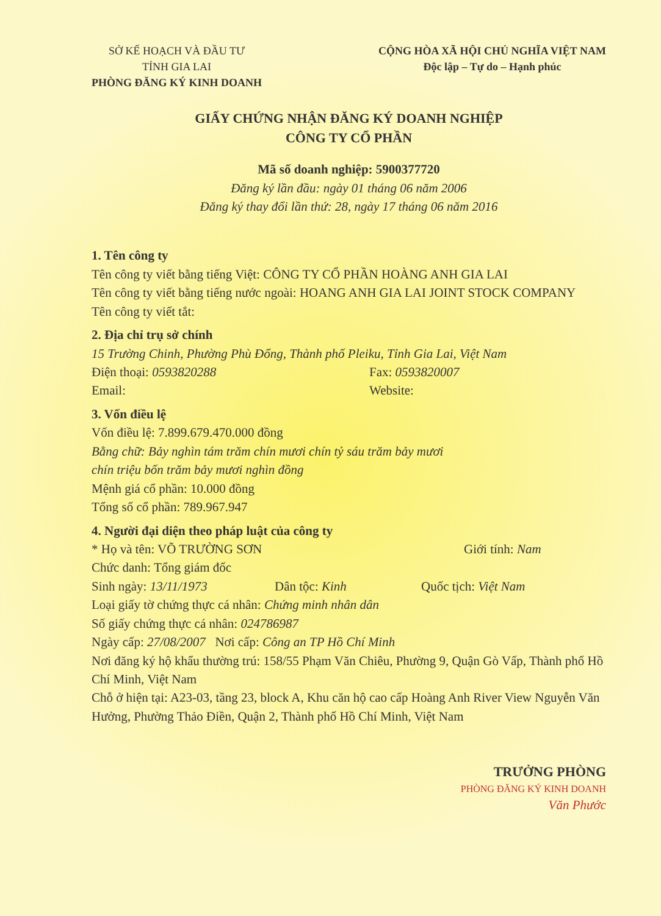SỞ KẾ HOẠCH VÀ ĐẦU TƯ
TỈNH GIA LAI
PHÒNG ĐĂNG KÝ KINH DOANH
CỘNG HÒA XÃ HỘI CHỦ NGHĨA VIỆT NAM
Độc lập – Tự do – Hạnh phúc
GIẤY CHỨNG NHẬN ĐĂNG KÝ DOANH NGHIỆP
CÔNG TY CỔ PHẦN
Mã số doanh nghiệp: 5900377720
Đăng ký lần đầu: ngày 01 tháng 06 năm 2006
Đăng ký thay đổi lần thứ: 28, ngày 17 tháng 06 năm 2016
1. Tên công ty
Tên công ty viết bằng tiếng Việt: CÔNG TY CỔ PHẦN HOÀNG ANH GIA LAI
Tên công ty viết bằng tiếng nước ngoài: HOANG ANH GIA LAI JOINT STOCK COMPANY
Tên công ty viết tắt:
2. Địa chỉ trụ sở chính
15 Trường Chinh, Phường Phù Đổng, Thành phố Pleiku, Tỉnh Gia Lai, Việt Nam
Điện thoại: 0593820288 Fax: 0593820007
Email: Website:
3. Vốn điều lệ
Vốn điều lệ: 7.899.679.470.000 đồng
Bằng chữ: Bảy nghìn tám trăm chín mươi chín tỷ sáu trăm bảy mươi
chín triệu bốn trăm bảy mươi nghìn đồng
Mệnh giá cổ phần: 10.000 đồng
Tổng số cổ phần: 789.967.947
4. Người đại diện theo pháp luật của công ty
* Họ và tên: VÕ TRƯỜNG SƠN Giới tính: Nam
Chức danh: Tổng giám đốc
Sinh ngày: 13/11/1973 Dân tộc: Kinh Quốc tịch: Việt Nam
Loại giấy tờ chứng thực cá nhân: Chứng minh nhân dân
Số giấy chứng thực cá nhân: 024786987
Ngày cấp: 27/08/2007 Nơi cấp: Công an TP Hồ Chí Minh
Nơi đăng ký hộ khẩu thường trú: 158/55 Phạm Văn Chiêu, Phường 9, Quận Gò Vấp, Thành phố Hồ Chí Minh, Việt Nam
Chỗ ở hiện tại: A23-03, tầng 23, block A, Khu căn hộ cao cấp Hoàng Anh River View Nguyễn Văn Hưởng, Phường Thảo Điền, Quận 2, Thành phố Hồ Chí Minh, Việt Nam
TRƯỞNG PHÒNG
PHÒNG ĐĂNG KÝ KINH DOANH
Văn Phước